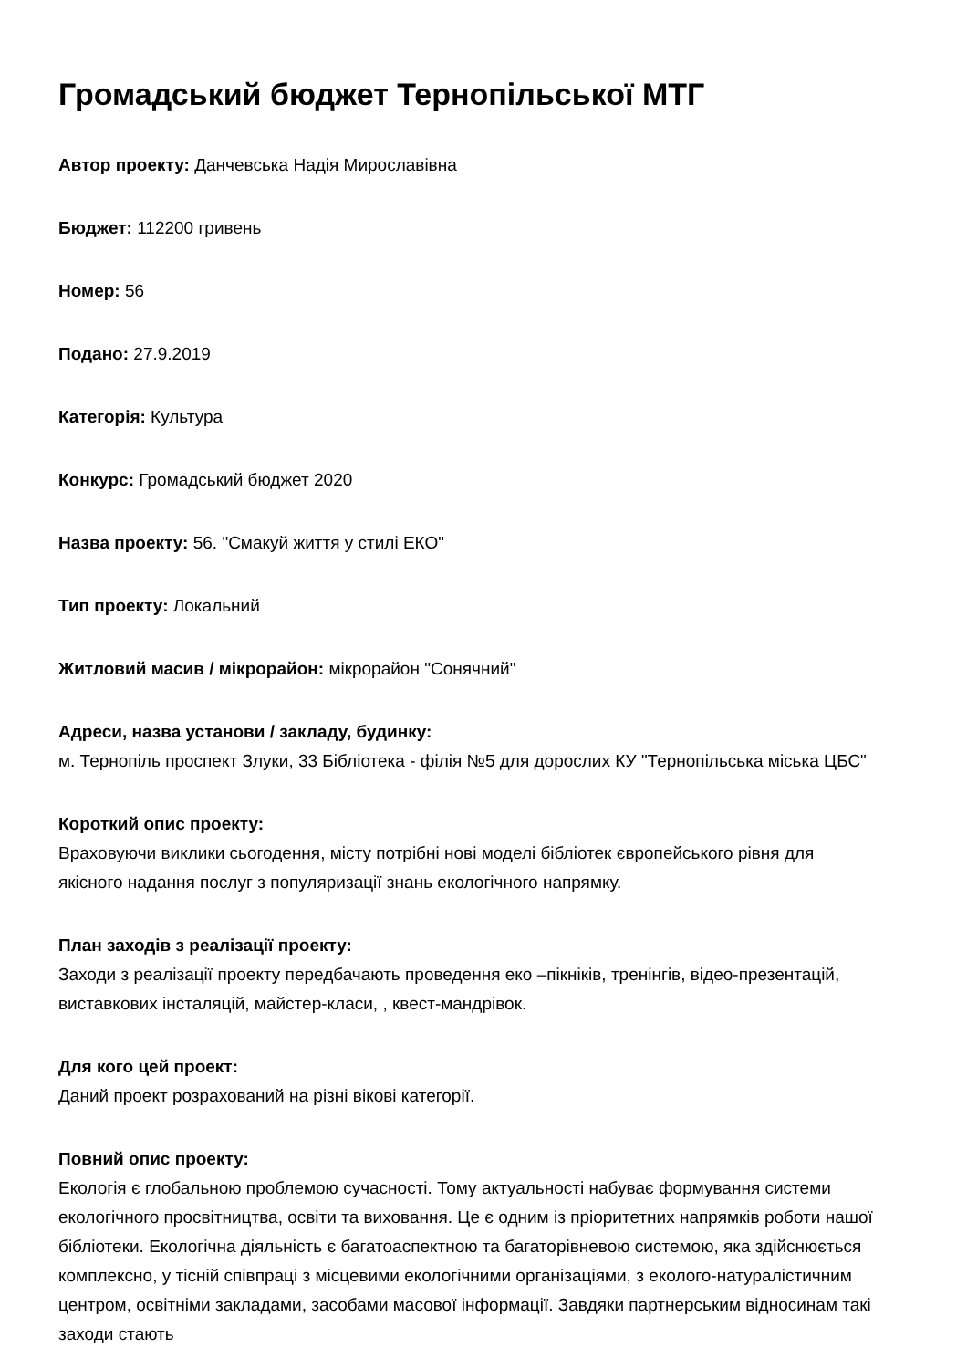Громадський бюджет Тернопільської МТГ
Автор проекту: Данчевська Надія Мирославівна
Бюджет: 112200 гривень
Номер: 56
Подано: 27.9.2019
Категорія: Культура
Конкурс: Громадський бюджет 2020
Назва проекту: 56. "Смакуй життя у стилі ЕКО"
Тип проекту: Локальний
Житловий масив / мікрорайон: мікрорайон "Сонячний"
Адреси, назва установи / закладу, будинку:
м. Тернопіль проспект Злуки, 33 Бібліотека - філія №5 для дорослих КУ "Тернопільська міська ЦБС"
Короткий опис проекту:
Враховуючи виклики сьогодення, місту потрібні нові моделі бібліотек європейського рівня для якісного надання послуг з популяризації знань екологічного напрямку.
План заходів з реалізації проекту:
Заходи з реалізації проекту передбачають проведення еко –пікніків, тренінгів, відео-презентацій, виставкових інсталяцій, майстер-класи, , квест-мандрівок.
Для кого цей проект:
Даний проект розрахований на різні вікові категорії.
Повний опис проекту:
Екологія є глобальною проблемою сучасності. Тому актуальності набуває формування системи екологічного просвітництва, освіти та виховання. Це є одним із пріоритетних напрямків роботи нашої бібліотеки. Екологічна діяльність є багатоаспектною та багаторівневою системою, яка здійснюється комплексно, у тісній співпраці з місцевими екологічними організаціями, з еколого-натуралістичним центром, освітніми закладами, засобами масової інформації. Завдяки партнерським відносинам такі заходи стають